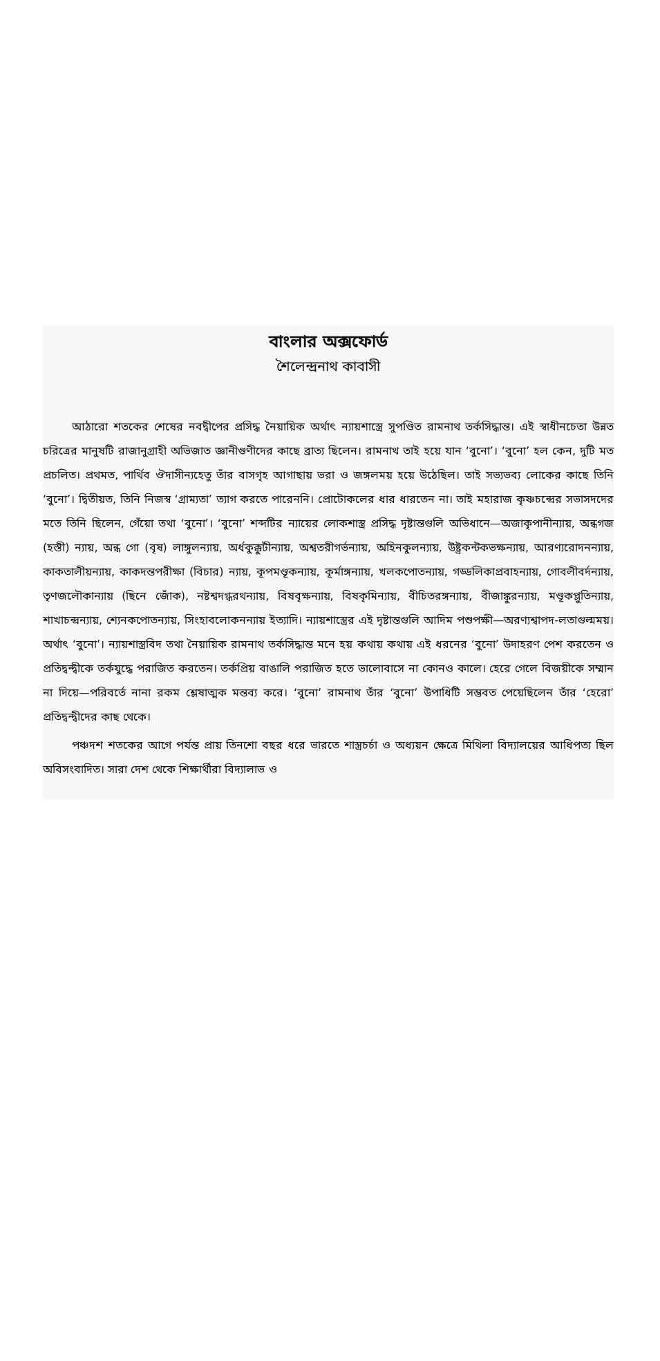বাংলার অক্সফোর্ড
শৈলেন্দ্রনাথ কাবাসী
আঠারো শতকের শেষের নবদ্বীপের প্রসিদ্ধ নৈয়ায়িক অর্থাৎ ন্যায়শাস্ত্রে সুপণ্ডিত রামনাথ তর্কসিদ্ধান্ত। এই স্বাধীনচেতা উন্নত চরিত্রের মানুষটি রাজানুগ্রাহী অভিজাত জ্ঞানীগুণীদের কাছে ব্রাত্য ছিলেন। রামনাথ তাই হয়ে যান ‘বুনো’। ‘বুনো’ হল কেন, দুটি মত প্রচলিত। প্রথমত, পার্থিব ঔদাসীন্যহেতু তাঁর বাসগৃহ আগাছায় ভরা ও জঙ্গলময় হয়ে উঠেছিল। তাই সভ্যভব্য লোকের কাছে তিনি ‘বুনো’। দ্বিতীয়ত, তিনি নিজস্ব ‘গ্রাম্যতা’ ত্যাগ করতে পারেননি। প্রোটোকলের ধার ধারতেন না। তাই মহারাজ কৃষ্ণচন্দ্রের সভাসদদের মতে তিনি ছিলেন, গেঁয়ো তথা ‘বুনো’। ‘বুনো’ শব্দটির ন্যায়ের লোকশাস্ত্র প্রসিদ্ধ দৃষ্টান্তগুলি অভিধানে—অজাকৃপানীন্যায়, অন্ধগজ (হস্তী) ন্যায়, অন্ধ গো (বৃষ) লাঙ্গুলন্যায়, অর্ধকুক্কুটীন্যায়, অশ্বতরীগর্ভন্যায়, অহিনকুলন্যায়, উষ্ট্রকন্টকভক্ষন্যায়, আরণ্যরোদনন্যায়, কাকতালীয়ন্যায়, কাকদন্তপরীক্ষা (বিচার) ন্যায়, কূপমণ্ডূকন্যায়, কূর্মাঙ্গন্যায়, খলকপোতন্যায়, গড্ডলিকাপ্রবাহন্যায়, গোবলীবর্দন্যায়, তৃণজলৌকান্যায় (ছিনে জোঁক), নষ্টশ্বদগ্ধরথন্যায়, বিষবৃক্ষন্যায়, বিষকৃমিন্যায়, বীচিতরঙ্গন্যায়, বীজাঙ্কুরন্যায়, মণ্ডূকপ্লুতিন্যায়, শাখাচন্দ্রন্যায়, শ্যেনকপোতন্যায়, সিংহাবলোকনন্যায় ইত্যাদি। ন্যায়শাস্ত্রের এই দৃষ্টান্তগুলি আদিম পশুপক্ষী—অরণ্যশ্বাপদ-লতাগুল্মময়। অর্থাৎ ‘বুনো’। ন্যায়শাস্ত্রবিদ তথা নৈয়ায়িক রামনাথ তর্কসিদ্ধান্ত মনে হয় কথায় কথায় এই ধরনের ‘বুনো’ উদাহরণ পেশ করতেন ও প্রতিদ্বন্দ্বীকে তর্কযুদ্ধে পরাজিত করতেন। তর্কপ্রিয় বাঙালি পরাজিত হতে ভালোবাসে না কোনও কালে। হেরে গেলে বিজয়ীকে সম্মান না দিয়ে—পরিবর্তে নানা রকম শ্লেষাত্মক মন্তব্য করে। ‘বুনো’ রামনাথ তাঁর ‘বুনো’ উপাধিটি সম্ভবত পেয়েছিলেন তাঁর ‘হেরো’ প্রতিদ্বন্দ্বীদের কাছ থেকে।
পঞ্চদশ শতকের আগে পর্যন্ত প্রায় তিনশো বছর ধরে ভারতে শাস্ত্রচর্চা ও অধ্যয়ন ক্ষেত্রে মিথিলা বিদ্যালয়ের আধিপত্য ছিল অবিসংবাদিত। সারা দেশ থেকে শিক্ষার্থীরা বিদ্যালাভ ও